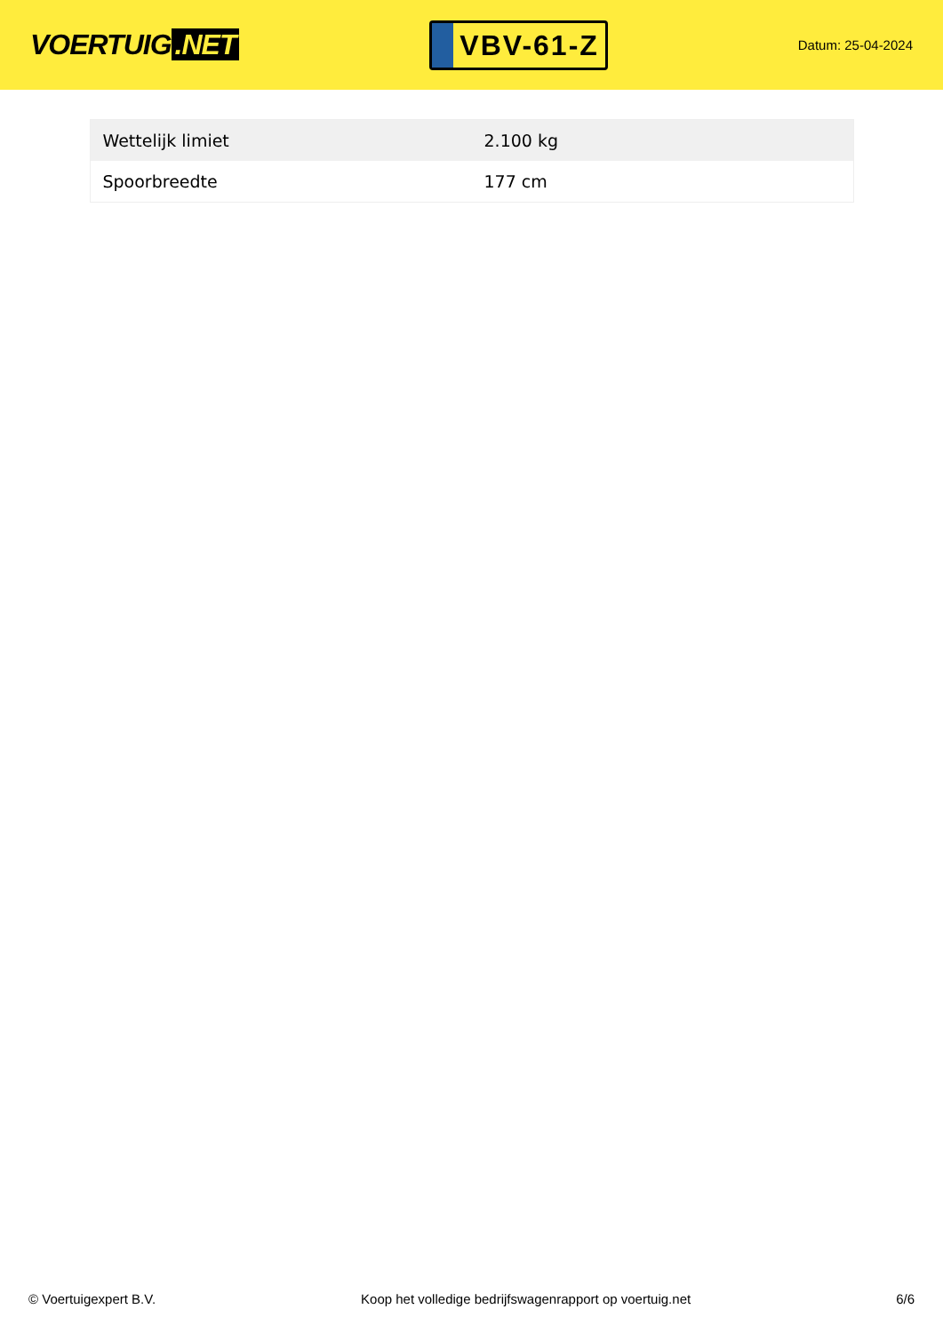VOERTUIG.NET
VBV-61-Z
Datum: 25-04-2024
| Wettelijk limiet | 2.100 kg |
| Spoorbreedte | 177 cm |
© Voertuigexpert B.V. Koop het volledige bedrijfswagenrapport op voertuig.net 6/6